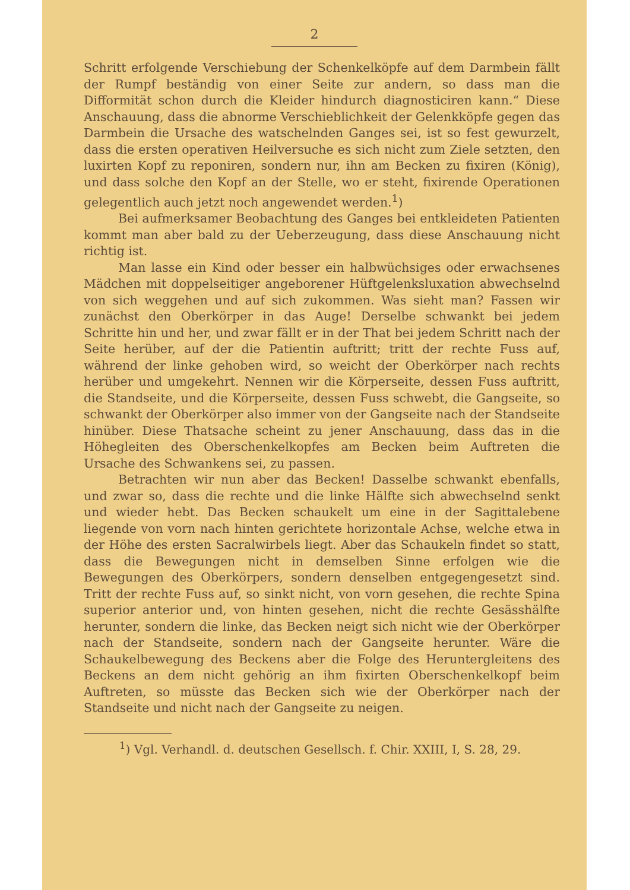2
Schritt erfolgende Verschiebung der Schenkelköpfe auf dem Darmbein fällt der Rumpf beständig von einer Seite zur andern, so dass man die Difformität schon durch die Kleider hindurch diagnosticiren kann.“ Diese Anschauung, dass die abnorme Verschieblichkeit der Gelenkköpfe gegen das Darmbein die Ursache des watschelnden Ganges sei, ist so fest gewurzelt, dass die ersten operativen Heilversuche es sich nicht zum Ziele setzten, den luxirten Kopf zu reponiren, sondern nur, ihn am Becken zu fixiren (König), und dass solche den Kopf an der Stelle, wo er steht, fixirende Operationen gelegentlich auch jetzt noch angewendet werden.<sup>1</sup>)
Bei aufmerksamer Beobachtung des Ganges bei entkleideten Patienten kommt man aber bald zu der Ueberzeugung, dass diese Anschauung nicht richtig ist.
Man lasse ein Kind oder besser ein halbwüchsiges oder erwachsenes Mädchen mit doppelseitiger angeborener Hüftgelenksluxation abwechselnd von sich weggehen und auf sich zukommen. Was sieht man? Fassen wir zunächst den Oberkörper in das Auge! Derselbe schwankt bei jedem Schritte hin und her, und zwar fällt er in der That bei jedem Schritt nach der Seite herüber, auf der die Patientin auftritt; tritt der rechte Fuss auf, während der linke gehoben wird, so weicht der Oberkörper nach rechts herüber und umgekehrt. Nennen wir die Körperseite, dessen Fuss auftritt, die Standseite, und die Körperseite, dessen Fuss schwebt, die Gangseite, so schwankt der Oberkörper also immer von der Gangseite nach der Standseite hinüber. Diese Thatsache scheint zu jener Anschauung, dass das in die Höhegleiten des Oberschenkelkopfes am Becken beim Auftreten die Ursache des Schwankens sei, zu passen.
Betrachten wir nun aber das Becken! Dasselbe schwankt ebenfalls, und zwar so, dass die rechte und die linke Hälfte sich abwechselnd senkt und wieder hebt. Das Becken schaukelt um eine in der Sagittalebene liegende von vorn nach hinten gerichtete horizontale Achse, welche etwa in der Höhe des ersten Sacralwirbels liegt. Aber das Schaukeln findet so statt, dass die Bewegungen nicht in demselben Sinne erfolgen wie die Bewegungen des Oberkörpers, sondern denselben entgegengesetzt sind. Tritt der rechte Fuss auf, so sinkt nicht, von vorn gesehen, die rechte Spina superior anterior und, von hinten gesehen, nicht die rechte Gesässhälfte herunter, sondern die linke, das Becken neigt sich nicht wie der Oberkörper nach der Standseite, sondern nach der Gangseite herunter. Wäre die Schaukelbewegung des Beckens aber die Folge des Heruntergleitens des Beckens an dem nicht gehörig an ihm fixirten Oberschenkelkopf beim Auftreten, so müsste das Becken sich wie der Oberkörper nach der Standseite und nicht nach der Gangseite zu neigen.
<sup>1</sup>) Vgl. Verhandl. d. deutschen Gesellsch. f. Chir. XXIII, I, S. 28, 29.